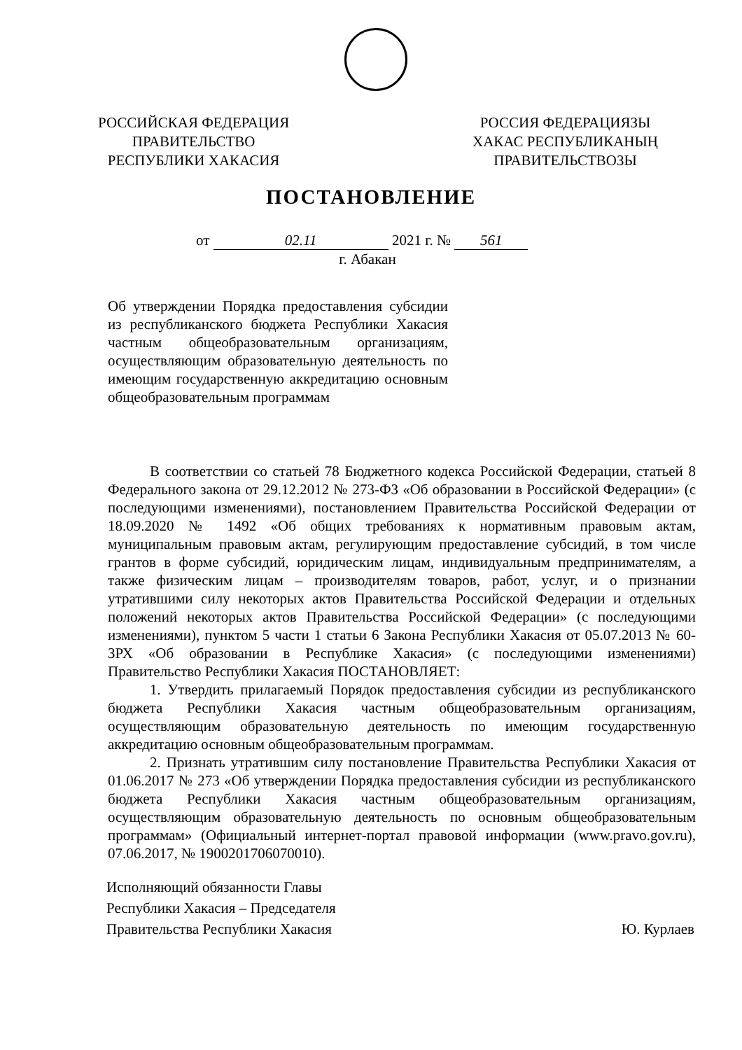РОССИЙСКАЯ ФЕДЕРАЦИЯ
ПРАВИТЕЛЬСТВО
РЕСПУБЛИКИ ХАКАСИЯ
РОССИЯ ФЕДЕРАЦИЯЗЫ
ХАКАС РЕСПУБЛИКАНЫҢ
ПРАВИТЕЛЬСТВОЗЫ
ПОСТАНОВЛЕНИЕ
от 02.11 2021 г. № 561
г. Абакан
Об утверждении Порядка предоставления субсидии из республиканского бюджета Республики Хакасия частным общеобразовательным организациям, осуществляющим образовательную деятельность по имеющим государственную аккредитацию основным общеобразовательным программам
В соответствии со статьей 78 Бюджетного кодекса Российской Федерации, статьей 8 Федерального закона от 29.12.2012 № 273-ФЗ «Об образовании в Российской Федерации» (с последующими изменениями), постановлением Правительства Российской Федерации от 18.09.2020 № 1492 «Об общих требованиях к нормативным правовым актам, муниципальным правовым актам, регулирующим предоставление субсидий, в том числе грантов в форме субсидий, юридическим лицам, индивидуальным предпринимателям, а также физическим лицам – производителям товаров, работ, услуг, и о признании утратившими силу некоторых актов Правительства Российской Федерации и отдельных положений некоторых актов Правительства Российской Федерации» (с последующими изменениями), пунктом 5 части 1 статьи 6 Закона Республики Хакасия от 05.07.2013 № 60-ЗРХ «Об образовании в Республике Хакасия» (с последующими изменениями) Правительство Республики Хакасия ПОСТАНОВЛЯЕТ:
1. Утвердить прилагаемый Порядок предоставления субсидии из республиканского бюджета Республики Хакасия частным общеобразовательным организациям, осуществляющим образовательную деятельность по имеющим государственную аккредитацию основным общеобразовательным программам.
2. Признать утратившим силу постановление Правительства Республики Хакасия от 01.06.2017 № 273 «Об утверждении Порядка предоставления субсидии из республиканского бюджета Республики Хакасия частным общеобразовательным организациям, осуществляющим образовательную деятельность по основным общеобразовательным программам» (Официальный интернет-портал правовой информации (www.pravo.gov.ru), 07.06.2017, № 1900201706070010).
Исполняющий обязанности Главы
Республики Хакасия – Председателя
Правительства Республики Хакасия
Ю. Курлаев